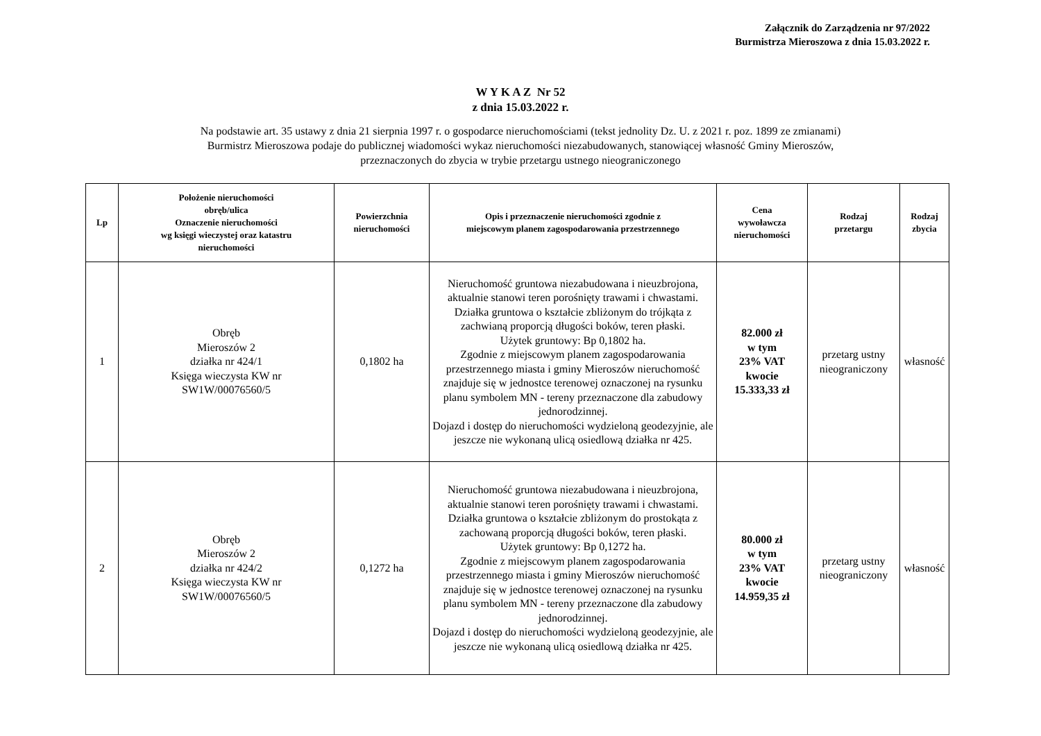Załącznik do Zarządzenia nr 97/2022
Burmistrza Mieroszowa z dnia 15.03.2022 r.
W Y K A Z Nr 52
z dnia 15.03.2022 r.
Na podstawie art. 35 ustawy z dnia 21 sierpnia 1997 r. o gospodarce nieruchomościami (tekst jednolity Dz. U. z 2021 r. poz. 1899 ze zmianami)
Burmistrz Mieroszowa podaje do publicznej wiadomości wykaz nieruchomości niezabudowanych, stanowiącej własność Gminy Mieroszów,
przeznaczonych do zbycia w trybie przetargu ustnego nieograniczonego
| Lp | Położenie nieruchomości obręb/ulica Oznaczenie nieruchomości wg księgi wieczystej oraz katastru nieruchomości | Powierzchnia nieruchomości | Opis i przeznaczenie nieruchomości zgodnie z miejscowym planem zagospodarowania przestrzennego | Cena wywoławcza nieruchomości | Rodzaj przetargu | Rodzaj zbycia |
| --- | --- | --- | --- | --- | --- | --- |
| 1 | Obręb Mieroszów 2 działka nr 424/1 Księga wieczysta KW nr SW1W/00076560/5 | 0,1802 ha | Nieruchomość gruntowa niezabudowana i nieuzbrojona, aktualnie stanowi teren porośnięty trawami i chwastami. Działka gruntowa o kształcie zbliżonym do trójkąta z zachwianą proporcją długości boków, teren płaski. Użytek gruntowy: Bp 0,1802 ha. Zgodnie z miejscowym planem zagospodarowania przestrzennego miasta i gminy Mieroszów nieruchomość znajduje się w jednostce terenowej oznaczonej na rysunku planu symbolem MN - tereny przeznaczone dla zabudowy jednorodzinnej. Dojazd i dostęp do nieruchomości wydzieloną geodezyjnie, ale jeszcze nie wykonaną ulicą osiedlową działka nr 425. | 82.000 zł w tym 23% VAT kwocie 15.333,33 zł | przetarg ustny nieograniczony | własność |
| 2 | Obręb Mieroszów 2 działka nr 424/2 Księga wieczysta KW nr SW1W/00076560/5 | 0,1272 ha | Nieruchomość gruntowa niezabudowana i nieuzbrojona, aktualnie stanowi teren porośnięty trawami i chwastami. Działka gruntowa o kształcie zbliżonym do prostokąta z zachowaną proporcją długości boków, teren płaski. Użytek gruntowy: Bp 0,1272 ha. Zgodnie z miejscowym planem zagospodarowania przestrzennego miasta i gminy Mieroszów nieruchomość znajduje się w jednostce terenowej oznaczonej na rysunku planu symbolem MN - tereny przeznaczone dla zabudowy jednorodzinnej. Dojazd i dostęp do nieruchomości wydzieloną geodezyjnie, ale jeszcze nie wykonaną ulicą osiedlową działka nr 425. | 80.000 zł w tym 23% VAT kwocie 14.959,35 zł | przetarg ustny nieograniczony | własność |